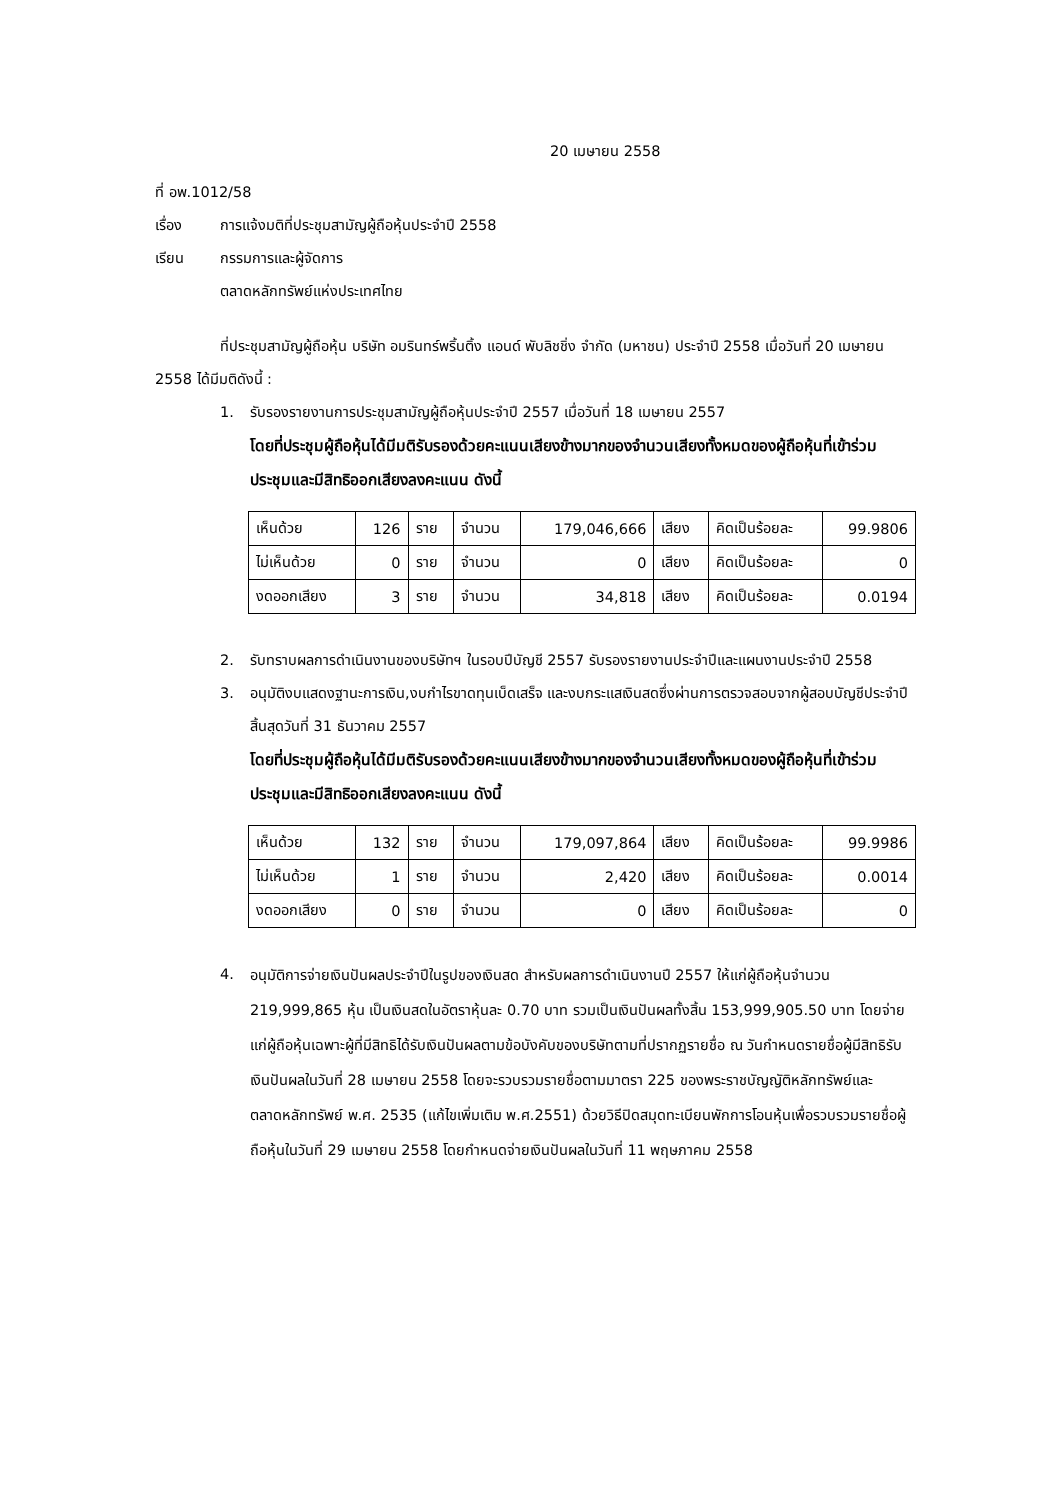20 เมษายน 2558
ที่ อพ.1012/58
เรื่อง การแจ้งมติที่ประชุมสามัญผู้ถือหุ้นประจำปี 2558
เรียน กรรมการและผู้จัดการ
ตลาดหลักทรัพย์แห่งประเทศไทย
ที่ประชุมสามัญผู้ถือหุ้น บริษัท อมรินทร์พริ้นติ้ง แอนด์ พับลิชชิ่ง จำกัด (มหาชน) ประจำปี 2558 เมื่อวันที่ 20 เมษายน 2558 ได้มีมติดังนี้ :
1. รับรองรายงานการประชุมสามัญผู้ถือหุ้นประจำปี 2557 เมื่อวันที่ 18 เมษายน 2557
โดยที่ประชุมผู้ถือหุ้นได้มีมติรับรองด้วยคะแนนเสียงข้างมากของจำนวนเสียงทั้งหมดของผู้ถือหุ้นที่เข้าร่วมประชุมและมีสิทธิออกเสียงลงคะแนน ดังนี้
| เห็นด้วย | 126 | ราย | จำนวน | 179,046,666 | เสียง | คิดเป็นร้อยละ | 99.9806 |
| ไม่เห็นด้วย | 0 | ราย | จำนวน | 0 | เสียง | คิดเป็นร้อยละ | 0 |
| งดออกเสียง | 3 | ราย | จำนวน | 34,818 | เสียง | คิดเป็นร้อยละ | 0.0194 |
2. รับทราบผลการดำเนินงานของบริษัทฯ ในรอบปีบัญชี 2557 รับรองรายงานประจำปีและแผนงานประจำปี 2558
3. อนุมัติงบแสดงฐานะการเงิน,งบกำไรขาดทุนเบ็ดเสร็จ และงบกระแสเงินสดซึ่งผ่านการตรวจสอบจากผู้สอบบัญชีประจำปี สิ้นสุดวันที่ 31 ธันวาคม 2557
โดยที่ประชุมผู้ถือหุ้นได้มีมติรับรองด้วยคะแนนเสียงข้างมากของจำนวนเสียงทั้งหมดของผู้ถือหุ้นที่เข้าร่วมประชุมและมีสิทธิออกเสียงลงคะแนน ดังนี้
| เห็นด้วย | 132 | ราย | จำนวน | 179,097,864 | เสียง | คิดเป็นร้อยละ | 99.9986 |
| ไม่เห็นด้วย | 1 | ราย | จำนวน | 2,420 | เสียง | คิดเป็นร้อยละ | 0.0014 |
| งดออกเสียง | 0 | ราย | จำนวน | 0 | เสียง | คิดเป็นร้อยละ | 0 |
4.
อนุมัติการจ่ายเงินปันผลประจำปีในรูปของเงินสด สำหรับผลการดำเนินงานปี 2557 ให้แก่ผู้ถือหุ้นจำนวน 219,999,865 หุ้น เป็นเงินสดในอัตราหุ้นละ 0.70 บาท รวมเป็นเงินปันผลทั้งสิ้น 153,999,905.50 บาท โดยจ่ายแก่ผู้ถือหุ้นเฉพาะผู้ที่มีสิทธิได้รับเงินปันผลตามข้อบังคับของบริษัทตามที่ปรากฏรายชื่อ ณ วันกำหนดรายชื่อผู้มีสิทธิรับเงินปันผลในวันที่ 28 เมษายน 2558 โดยจะรวบรวมรายชื่อตามมาตรา 225 ของพระราชบัญญัติหลักทรัพย์และตลาดหลักทรัพย์ พ.ศ. 2535 (แก้ไขเพิ่มเติม พ.ศ.2551) ด้วยวิธีปิดสมุดทะเบียนพักการโอนหุ้นเพื่อรวบรวมรายชื่อผู้ถือหุ้นในวันที่ 29 เมษายน 2558 โดยกำหนดจ่ายเงินปันผลในวันที่ 11 พฤษภาคม 2558